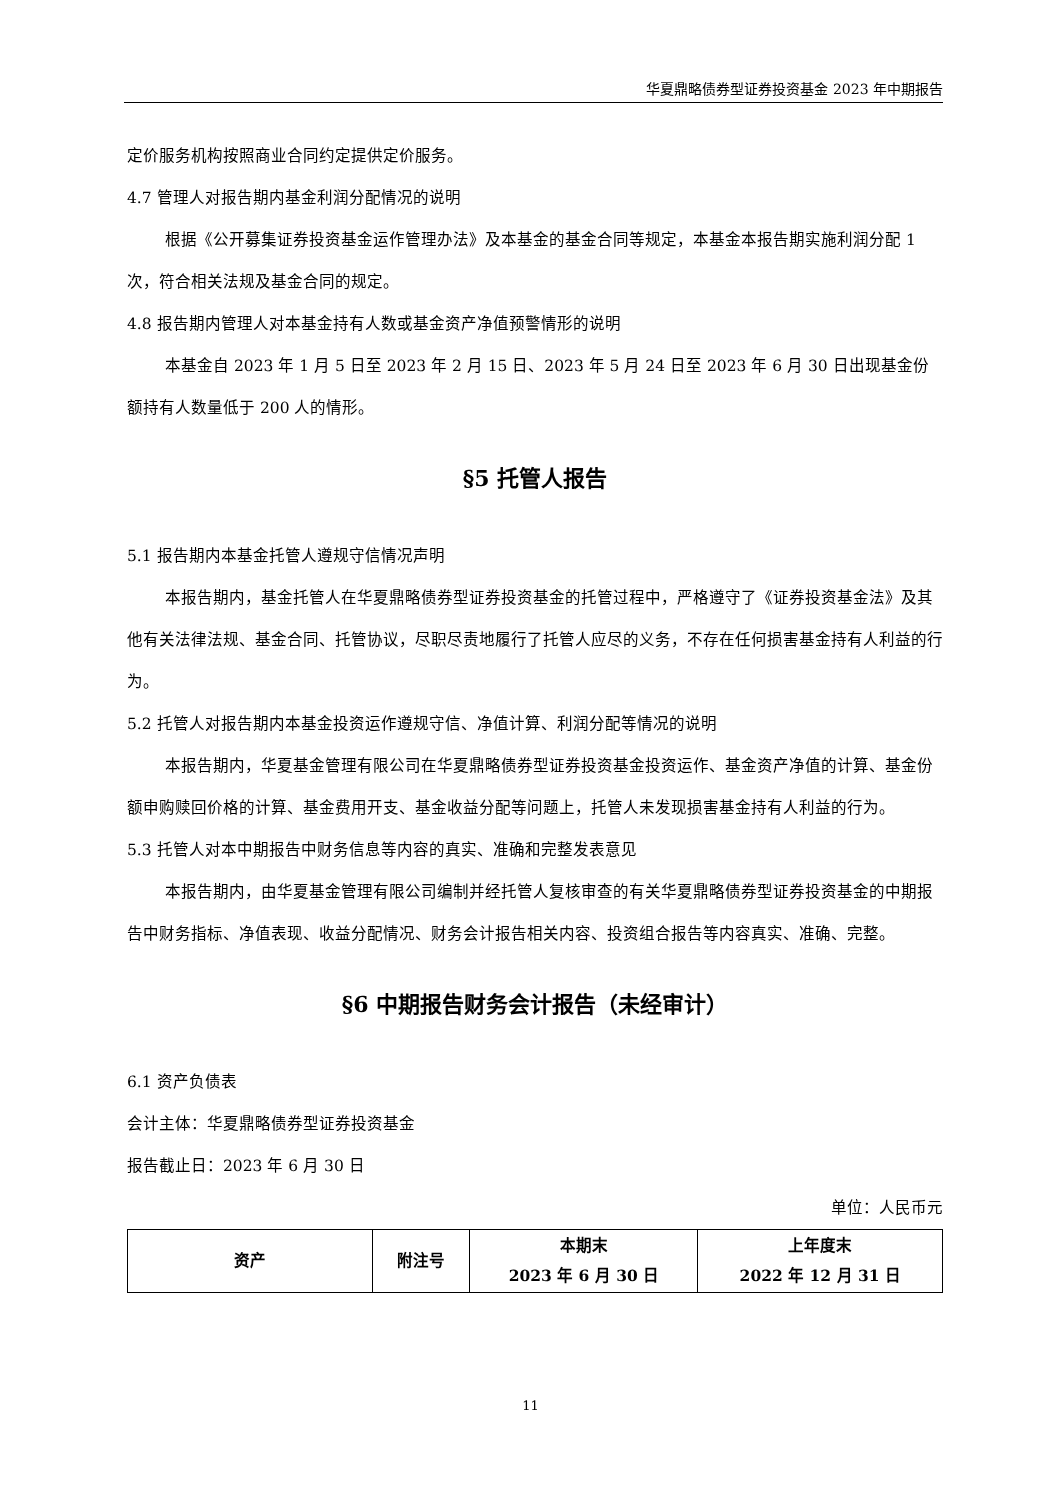华夏鼎略债券型证券投资基金 2023 年中期报告
定价服务机构按照商业合同约定提供定价服务。
4.7 管理人对报告期内基金利润分配情况的说明
根据《公开募集证券投资基金运作管理办法》及本基金的基金合同等规定，本基金本报告期实施利润分配 1 次，符合相关法规及基金合同的规定。
4.8 报告期内管理人对本基金持有人数或基金资产净值预警情形的说明
本基金自 2023 年 1 月 5 日至 2023 年 2 月 15 日、2023 年 5 月 24 日至 2023 年 6 月 30 日出现基金份额持有人数量低于 200 人的情形。
§5 托管人报告
5.1 报告期内本基金托管人遵规守信情况声明
本报告期内，基金托管人在华夏鼎略债券型证券投资基金的托管过程中，严格遵守了《证券投资基金法》及其他有关法律法规、基金合同、托管协议，尽职尽责地履行了托管人应尽的义务，不存在任何损害基金持有人利益的行为。
5.2 托管人对报告期内本基金投资运作遵规守信、净值计算、利润分配等情况的说明
本报告期内，华夏基金管理有限公司在华夏鼎略债券型证券投资基金投资运作、基金资产净值的计算、基金份额申购赎回价格的计算、基金费用开支、基金收益分配等问题上，托管人未发现损害基金持有人利益的行为。
5.3 托管人对本中期报告中财务信息等内容的真实、准确和完整发表意见
本报告期内，由华夏基金管理有限公司编制并经托管人复核审查的有关华夏鼎略债券型证券投资基金的中期报告中财务指标、净值表现、收益分配情况、财务会计报告相关内容、投资组合报告等内容真实、准确、完整。
§6 中期报告财务会计报告（未经审计）
6.1 资产负债表
会计主体：华夏鼎略债券型证券投资基金
报告截止日：2023 年 6 月 30 日
单位：人民币元
| 资产 | 附注号 | 本期末 2023 年 6 月 30 日 | 上年度末 2022 年 12 月 31 日 |
| --- | --- | --- | --- |
11